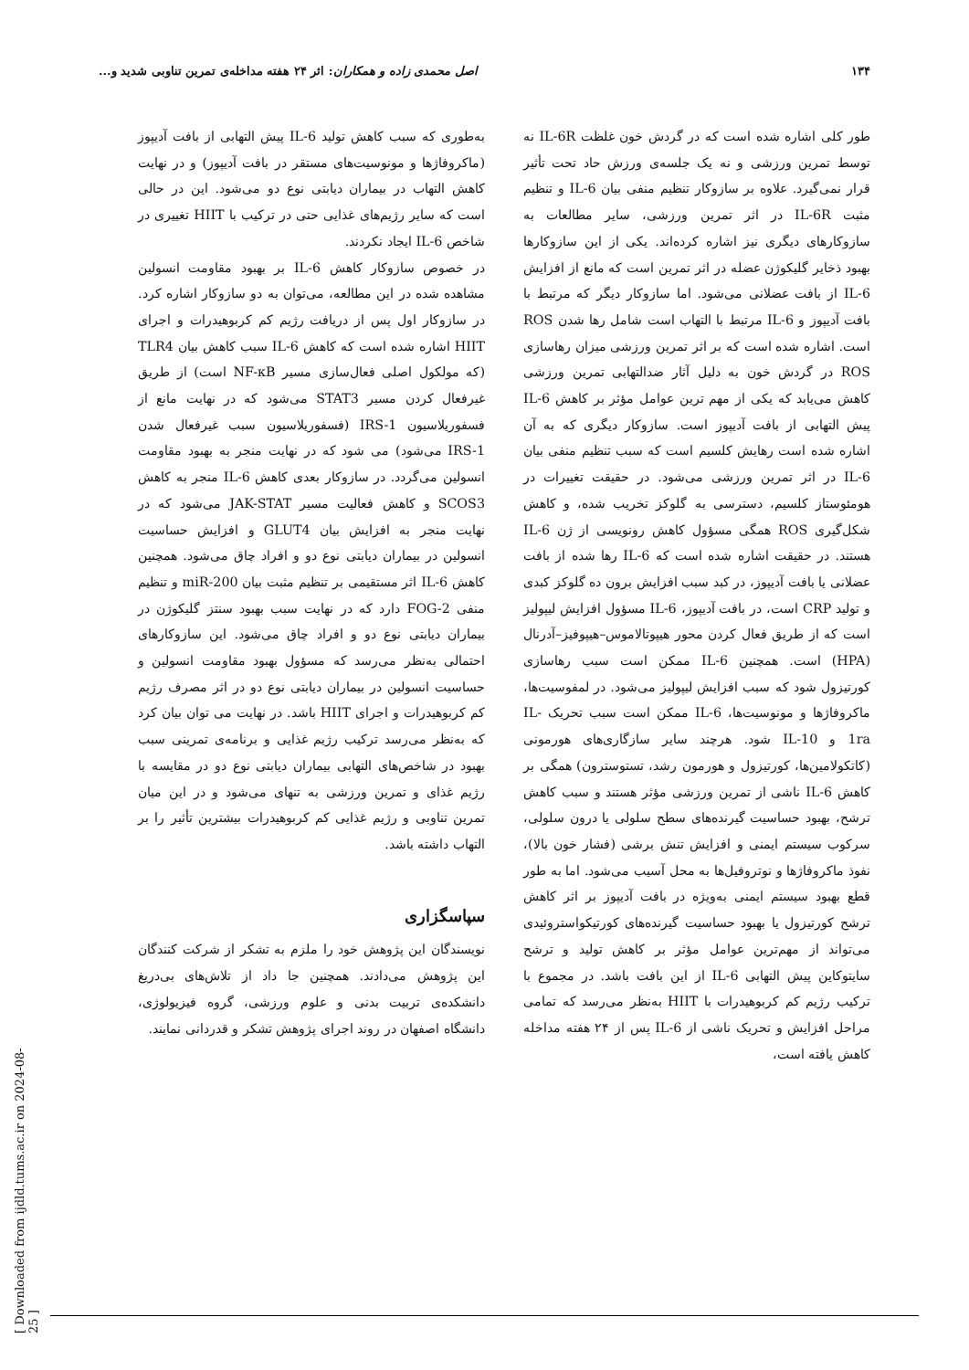۱۳۴ اصل محمدی زاده و همکاران: اثر ۲۴ هفته مداخله‌ی تمرین تناوبی شدید و...
طور کلی اشاره شده است که در گردش خون غلظت IL-6R نه توسط تمرین ورزشی و نه یک جلسه‌ی ورزش حاد تحت تأثیر قرار نمی‌گیرد. علاوه بر سازوکار تنظیم منفی بیان IL-6 و تنظیم مثبت IL-6R در اثر تمرین ورزشی، سایر مطالعات به سازوکارهای دیگری نیز اشاره کرده‌اند. یکی از این سازوکارها بهبود ذخایر گلیکوژن عضله در اثر تمرین است که مانع از افزایش IL-6 از بافت عضلانی می‌شود. اما سازوکار دیگر که مرتبط با بافت آدیپوز و IL-6 مرتبط با التهاب است شامل رها شدن ROS است. اشاره شده است که بر اثر تمرین ورزشی میزان رهاسازی ROS در گردش خون به دلیل آثار ضدالتهابی تمرین ورزشی کاهش می‌یابد که یکی از مهم ترین عوامل مؤثر بر کاهش IL-6 پیش التهابی از بافت آدیپوز است. سازوکار دیگری که به آن اشاره شده است رهایش کلسیم است که سبب تنظیم منفی بیان IL-6 در اثر تمرین ورزشی می‌شود. در حقیقت تغییرات در هومئوستاز کلسیم، دسترسی به گلوکز تخریب شده، و کاهش شکل‌گیری ROS همگی مسؤول کاهش رونویسی از ژن IL-6 هستند. در حقیقت اشاره شده است که IL-6 رها شده از بافت عضلانی یا بافت آدیپوز، در کبد سبب افزایش برون ده گلوکز کبدی و تولید CRP است، در بافت آدیپوز، IL-6 مسؤول افزایش لیپولیز است که از طریق فعال کردن محور هیپوتالاموس–هیپوفیز–آدرنال (HPA) است. همچنین IL-6 ممکن است سبب رهاسازی کورتیزول شود که سبب افزایش لیپولیز می‌شود. در لمفوسیت‌ها، ماکروفاژها و مونوسیت‌ها، IL-6 ممکن است سبب تحریک IL-1ra و IL-10 شود. هرچند سایر سازگاری‌های هورمونی (کاتکولامین‌ها، کورتیزول و هورمون رشد، تستوسترون) همگی بر کاهش IL-6 ناشی از تمرین ورزشی مؤثر هستند و سبب کاهش ترشح، بهبود حساسیت گیرنده‌های سطح سلولی یا درون سلولی، سرکوب سیستم ایمنی و افزایش تنش برشی (فشار خون بالا)، نفوذ ماکروفاژها و نوتروفیل‌ها به محل آسیب می‌شود. اما به طور قطع بهبود سیستم ایمنی به‌ویژه در بافت آدیپوز بر اثر کاهش ترشح کورتیزول یا بهبود حساسیت گیرنده‌های کورتیکواستروئیدی می‌تواند از مهم‌ترین عوامل مؤثر بر کاهش تولید و ترشح سایتوکاین پیش التهابی IL-6 از این بافت باشد. در مجموع با ترکیب رژیم کم کربوهیدرات با HIIT به‌نظر می‌رسد که تمامی مراحل افزایش و تحریک ناشی از IL-6 پس از ۲۴ هفته مداخله کاهش یافته است،
به‌طوری که سبب کاهش تولید IL-6 پیش التهابی از بافت آدیپوز (ماکروفاژها و مونوسیت‌های مستقر در بافت آدیپوز) و در نهایت کاهش التهاب در بیماران دیابتی نوع دو می‌شود. این در حالی است که سایر رژیم‌های غذایی حتی در ترکیب با HIIT تغییری در شاخص IL-6 ایجاد نکردند.
در خصوص سازوکار کاهش IL-6 بر بهبود مقاومت انسولین مشاهده شده در این مطالعه، می‌توان به دو سازوکار اشاره کرد. در سازوکار اول پس از دریافت رژیم کم کربوهیدرات و اجرای HIIT اشاره شده است که کاهش IL-6 سبب کاهش بیان TLR4 (که مولکول اصلی فعال‌سازی مسیر NF-κB است) از طریق غیرفعال کردن مسیر STAT3 می‌شود که در نهایت مانع از فسفوریلاسیون IRS-1 (فسفوریلاسیون سبب غیرفعال شدن IRS-1 می‌شود) می شود که در نهایت منجر به بهبود مقاومت انسولین می‌گردد. در سازوکار بعدی کاهش IL-6 منجر به کاهش SCOS3 و کاهش فعالیت مسیر JAK-STAT می‌شود که در نهایت منجر به افزایش بیان GLUT4 و افزایش حساسیت انسولین در بیماران دیابتی نوع دو و افراد چاق می‌شود. همچنین کاهش IL-6 اثر مستقیمی بر تنظیم مثبت بیان miR-200 و تنظیم منفی FOG-2 دارد که در نهایت سبب بهبود سنتز گلیکوژن در بیماران دیابتی نوع دو و افراد چاق می‌شود. این سازوکارهای احتمالی به‌نظر می‌رسد که مسؤول بهبود مقاومت انسولین و حساسیت انسولین در بیماران دیابتی نوع دو در اثر مصرف رژیم کم کربوهیدرات و اجرای HIIT باشد. در نهایت می توان بیان کرد که به‌نظر می‌رسد ترکیب رژیم غذایی و برنامه‌ی تمرینی سبب بهبود در شاخص‌های التهابی بیماران دیابتی نوع دو در مقایسه با رژیم غذای و تمرین ورزشی به تنهای می‌شود و در این میان تمرین تناوبی و رژیم غذایی کم کربوهیدرات بیشترین تأثیر را بر التهاب داشته باشد.
سپاسگزاری
نویسندگان این پژوهش خود را ملزم به تشکر از شرکت کنندگان این پژوهش می‌دادند. همچنین جا داد از تلاش‌های بی‌دریغ دانشکده‌ی تربیت بدنی و علوم ورزشی، گروه فیزیولوژی، دانشگاه اصفهان در روند اجرای پژوهش تشکر و قدردانی نمایند.
[ Downloaded from ijdld.tums.ac.ir on 2024-08-25 ]